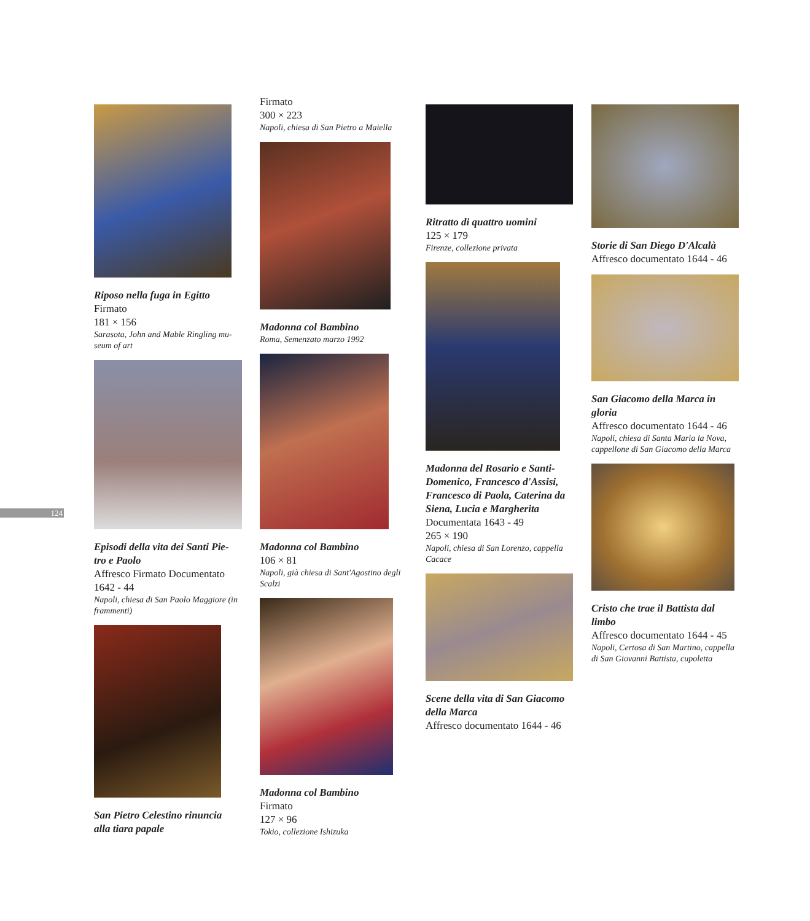124
Riposo nella fuga in Egitto
Firmato
181 × 156
Sarasota, John and Mable Ringling mu-
seum of art
Episodi della vita dei Santi Pie-
tro e Paolo
Affresco Firmato Documentato
1642 - 44
Napoli, chiesa di San Paolo Maggiore (in
frammenti)
San Pietro Celestino rinuncia
alla tiara papale
Firmato
300 × 223
Napoli, chiesa di San Pietro a Maiella
Madonna col Bambino
Roma, Semenzato marzo 1992
Madonna col Bambino
106 × 81
Napoli, già chiesa di Sant'Agostino degli
Scalzi
Madonna col Bambino
Firmato
127 × 96
Tokio, collezione Ishizuka
Ritratto di quattro uomini
125 × 179
Firenze, collezione privata
Madonna del Rosario e Santi-
Domenico, Francesco d'Assisi,
Francesco di Paola, Caterina da
Siena, Lucia e Margherita
Documentata 1643 - 49
265 × 190
Napoli, chiesa di San Lorenzo, cappella
Cacace
Scene della vita di San Giacomo
della Marca
Affresco documentato 1644 - 46
Storie di San Diego D'Alcalà
Affresco documentato 1644 - 46
San Giacomo della Marca in
gloria
Affresco documentato 1644 - 46
Napoli, chiesa di Santa Maria la Nova,
cappellone di San Giacomo della Marca
Cristo che trae il Battista dal
limbo
Affresco documentato 1644 - 45
Napoli, Certosa di San Martino, cappella
di San Giovanni Battista, cupoletta